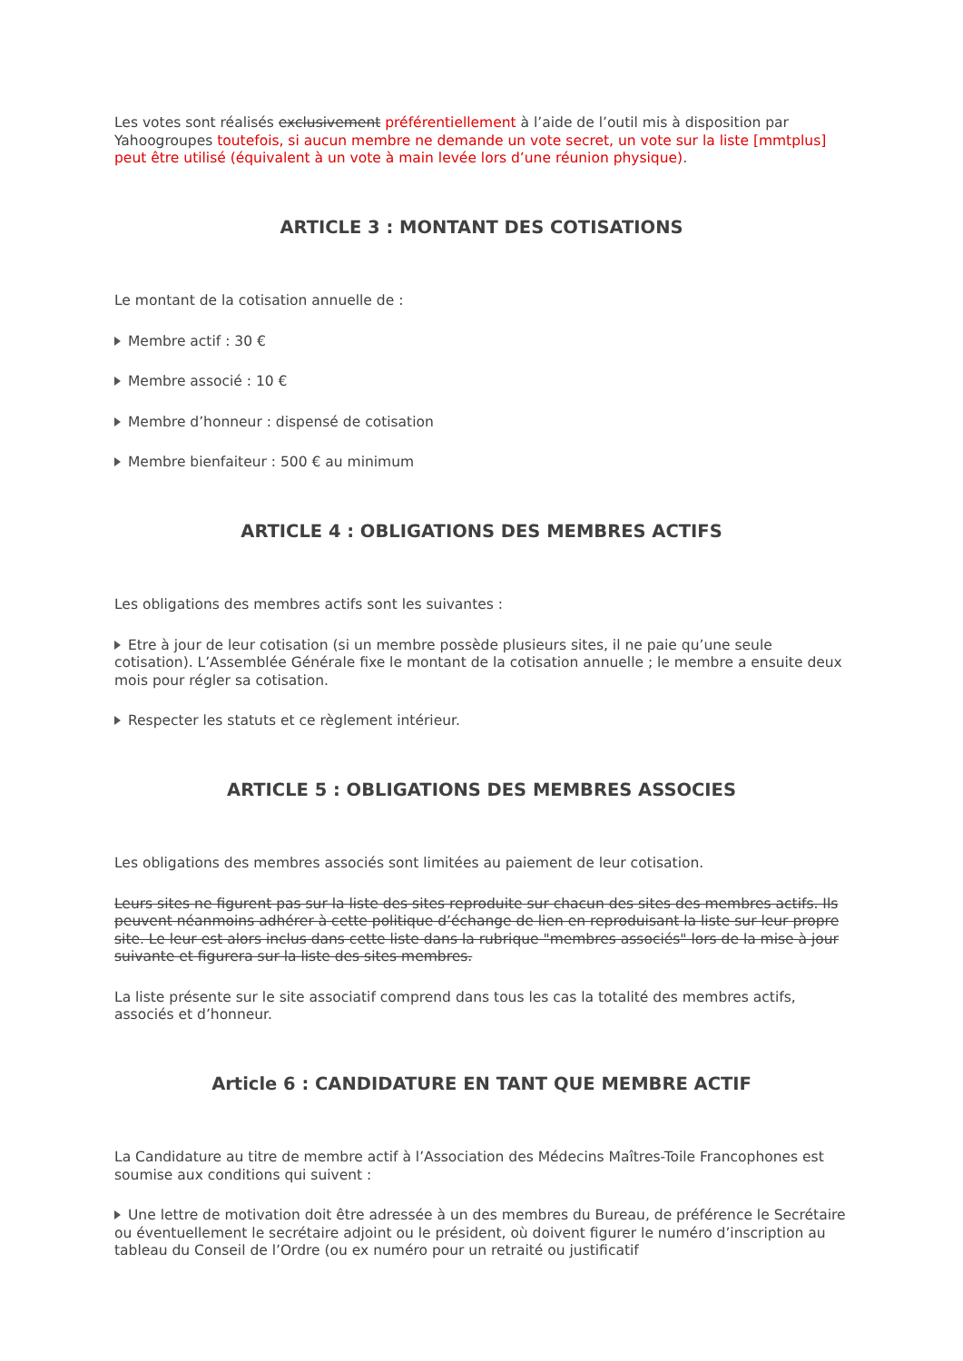Les votes sont réalisés exclusivement préférentiellement à l’aide de l’outil mis à disposition par Yahoogroupes toutefois, si aucun membre ne demande un vote secret, un vote sur la liste [mmtplus] peut être utilisé (équivalent à un vote à main levée lors d’une réunion physique).
ARTICLE 3 : MONTANT DES COTISATIONS
Le montant de la cotisation annuelle de :
Membre actif : 30 €
Membre associé : 10 €
Membre d’honneur : dispensé de cotisation
Membre bienfaiteur : 500 € au minimum
ARTICLE 4 : OBLIGATIONS DES MEMBRES ACTIFS
Les obligations des membres actifs sont les suivantes :
Etre à jour de leur cotisation (si un membre possède plusieurs sites, il ne paie qu’une seule cotisation). L’Assemblée Générale fixe le montant de la cotisation annuelle ; le membre a ensuite deux mois pour régler sa cotisation.
Respecter les statuts et ce règlement intérieur.
ARTICLE 5 : OBLIGATIONS DES MEMBRES ASSOCIES
Les obligations des membres associés sont limitées au paiement de leur cotisation.
Leurs sites ne figurent pas sur la liste des sites reproduite sur chacun des sites des membres actifs. Ils peuvent néanmoins adhérer à cette politique d’échange de lien en reproduisant la liste sur leur propre site. Le leur est alors inclus dans cette liste dans la rubrique "membres associés" lors de la mise à jour suivante et figurera sur la liste des sites membres.
La liste présente sur le site associatif comprend dans tous les cas la totalité des membres actifs, associés et d’honneur.
Article 6 : CANDIDATURE EN TANT QUE MEMBRE ACTIF
La Candidature au titre de membre actif à l’Association des Médecins Maîtres-Toile Francophones est soumise aux conditions qui suivent :
Une lettre de motivation doit être adressée à un des membres du Bureau, de préférence le Secrétaire ou éventuellement le secrétaire adjoint ou le président, où doivent figurer le numéro d’inscription au tableau du Conseil de l’Ordre (ou ex numéro pour un retraité ou justificatif